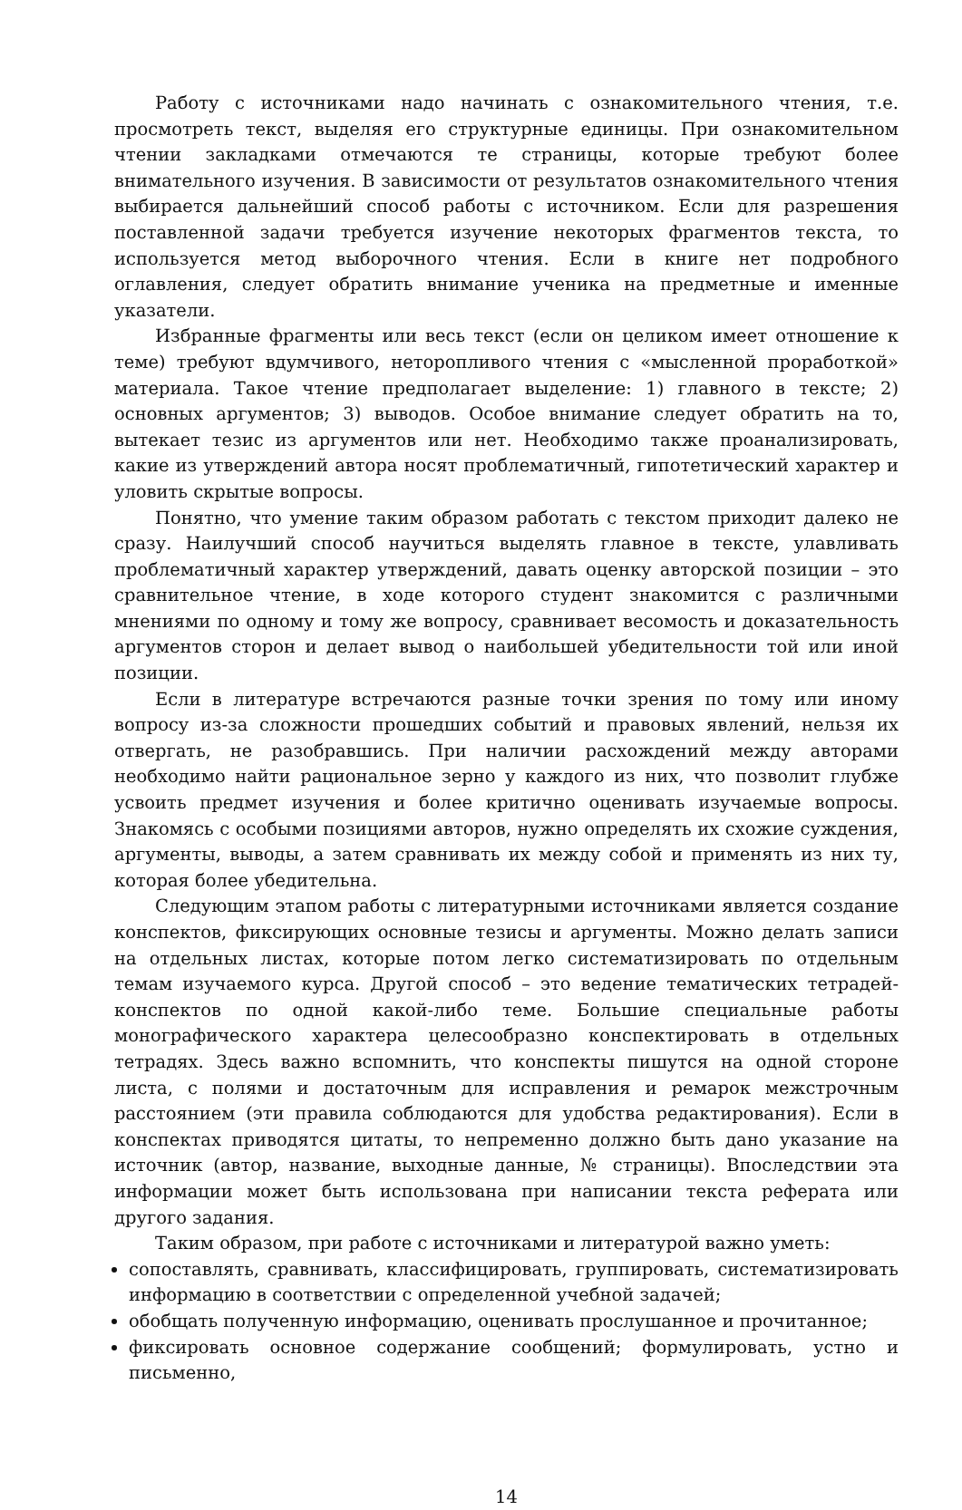Работу с источниками надо начинать с ознакомительного чтения, т.е. просмотреть текст, выделяя его структурные единицы. При ознакомительном чтении закладками отмечаются те страницы, которые требуют более внимательного изучения. В зависимости от результатов ознакомительного чтения выбирается дальнейший способ работы с источником. Если для разрешения поставленной задачи требуется изучение некоторых фрагментов текста, то используется метод выборочного чтения. Если в книге нет подробного оглавления, следует обратить внимание ученика на предметные и именные указатели.
Избранные фрагменты или весь текст (если он целиком имеет отношение к теме) требуют вдумчивого, неторопливого чтения с «мысленной проработкой» материала. Такое чтение предполагает выделение: 1) главного в тексте; 2) основных аргументов; 3) выводов. Особое внимание следует обратить на то, вытекает тезис из аргументов или нет. Необходимо также проанализировать, какие из утверждений автора носят проблематичный, гипотетический характер и уловить скрытые вопросы.
Понятно, что умение таким образом работать с текстом приходит далеко не сразу. Наилучший способ научиться выделять главное в тексте, улавливать проблематичный характер утверждений, давать оценку авторской позиции – это сравнительное чтение, в ходе которого студент знакомится с различными мнениями по одному и тому же вопросу, сравнивает весомость и доказательность аргументов сторон и делает вывод о наибольшей убедительности той или иной позиции.
Если в литературе встречаются разные точки зрения по тому или иному вопросу из-за сложности прошедших событий и правовых явлений, нельзя их отвергать, не разобравшись. При наличии расхождений между авторами необходимо найти рациональное зерно у каждого из них, что позволит глубже усвоить предмет изучения и более критично оценивать изучаемые вопросы. Знакомясь с особыми позициями авторов, нужно определять их схожие суждения, аргументы, выводы, а затем сравнивать их между собой и применять из них ту, которая более убедительна.
Следующим этапом работы с литературными источниками является создание конспектов, фиксирующих основные тезисы и аргументы. Можно делать записи на отдельных листах, которые потом легко систематизировать по отдельным темам изучаемого курса. Другой способ – это ведение тематических тетрадей-конспектов по одной какой-либо теме. Большие специальные работы монографического характера целесообразно конспектировать в отдельных тетрадях. Здесь важно вспомнить, что конспекты пишутся на одной стороне листа, с полями и достаточным для исправления и ремарок межстрочным расстоянием (эти правила соблюдаются для удобства редактирования). Если в конспектах приводятся цитаты, то непременно должно быть дано указание на источник (автор, название, выходные данные, № страницы). Впоследствии эта информации может быть использована при написании текста реферата или другого задания.
Таким образом, при работе с источниками и литературой важно уметь:
сопоставлять, сравнивать, классифицировать, группировать, систематизировать информацию в соответствии с определенной учебной задачей;
обобщать полученную информацию, оценивать прослушанное и прочитанное;
фиксировать основное содержание сообщений; формулировать, устно и письменно,
14